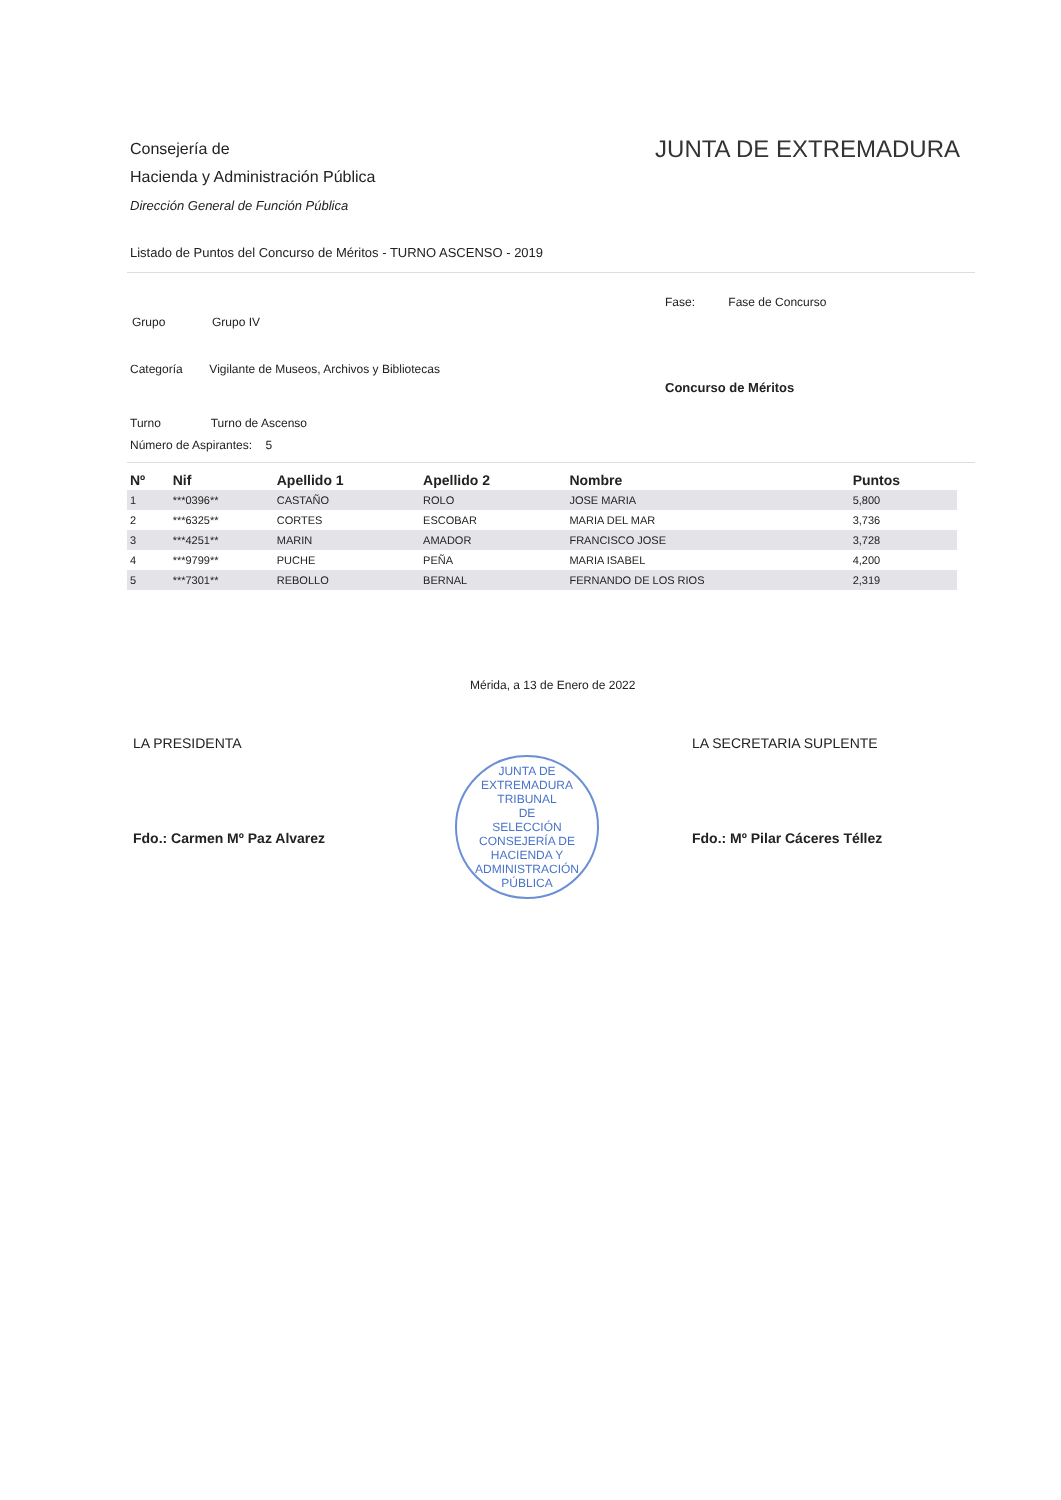Consejería de
Hacienda y Administración Pública
Dirección General de Función Pública
JUNTA DE EXTREMADURA
Listado de Puntos del Concurso de Méritos - TURNO ASCENSO - 2019
Fase: Fase de Concurso
Grupo Grupo IV
Categoría Vigilante de Museos, Archivos y Bibliotecas
Concurso de Méritos
Turno Turno de Ascenso
Número de Aspirantes: 5
| Nº | Nif | Apellido 1 | Apellido 2 | Nombre | Puntos |
| --- | --- | --- | --- | --- | --- |
| 1 | ***0396** | CASTAÑO | ROLO | JOSE MARIA | 5,800 |
| 2 | ***6325** | CORTES | ESCOBAR | MARIA DEL MAR | 3,736 |
| 3 | ***4251** | MARIN | AMADOR | FRANCISCO JOSE | 3,728 |
| 4 | ***9799** | PUCHE | PEÑA | MARIA ISABEL | 4,200 |
| 5 | ***7301** | REBOLLO | BERNAL | FERNANDO DE LOS RIOS | 2,319 |
Mérida, a 13 de Enero de 2022
LA PRESIDENTA
Fdo.: Carmen Mº Paz Alvarez
JUNTA DE EXTREMADURA
TRIBUNAL
DE
SELECCIÓN
CONSEJERÍA DE HACIENDA Y ADMINISTRACIÓN PÚBLICA
LA SECRETARIA SUPLENTE
Fdo.: Mº Pilar Cáceres Téllez